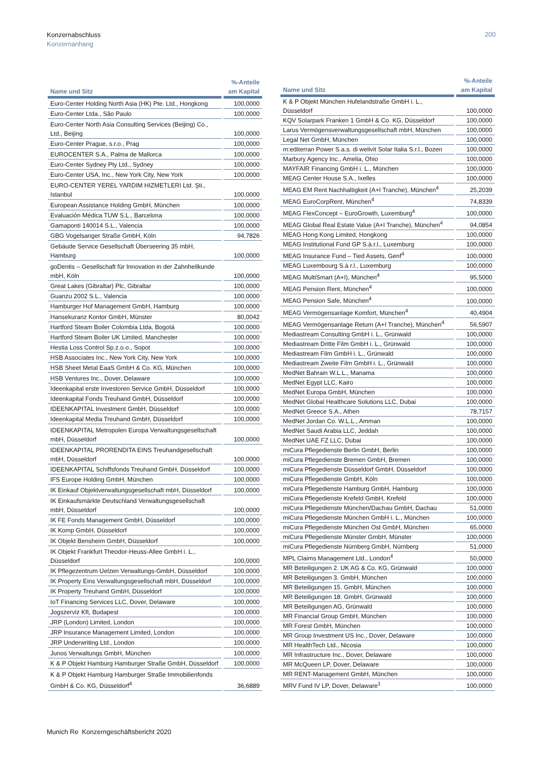Konzernabschluss
Konzernanhang
200
| Name und Sitz | %-Anteile am Kapital |
| --- | --- |
| Euro-Center Holding North Asia (HK) Pte. Ltd., Hongkong | 100,0000 |
| Euro-Center Ltda., São Paulo | 100,0000 |
| Euro-Center North Asia Consulting Services (Beijing) Co., Ltd., Beijing | 100,0000 |
| Euro-Center Prague, s.r.o., Prag | 100,0000 |
| EUROCENTER S.A., Palma de Mallorca | 100,0000 |
| Euro-Center Sydney Pty Ltd., Sydney | 100,0000 |
| Euro-Center USA, Inc., New York City, New York | 100,0000 |
| EURO-CENTER YEREL YARDIM HIZMETLERI Ltd. Şti., Istanbul | 100,0000 |
| European Assistance Holding GmbH, München | 100,0000 |
| Evaluación Médica TUW S.L., Barcelona | 100,0000 |
| Gamaponti 140014 S.L., Valencia | 100,0000 |
| GBG Vogelsanger Straße GmbH, Köln | 94,7826 |
| Gebäude Service Gesellschaft Überseering 35 mbH, Hamburg | 100,0000 |
| goDentis – Gesellschaft für Innovation in der Zahnheilkunde mbH, Köln | 100,0000 |
| Great Lakes (Gibraltar) Plc, Gibraltar | 100,0000 |
| Guanzu 2002 S.L., Valencia | 100,0000 |
| Hamburger Hof Management GmbH, Hamburg | 100,0000 |
| Hansekuranz Kontor GmbH, Münster | 80,0042 |
| Hartford Steam Boiler Colombia Ltda, Bogotá | 100,0000 |
| Hartford Steam Boiler UK Limited, Manchester | 100,0000 |
| Hestia Loss Control Sp.z.o.o., Sopot | 100,0000 |
| HSB Associates Inc., New York City, New York | 100,0000 |
| HSB Sheet Metal EaaS GmbH & Co. KG, München | 100,0000 |
| HSB Ventures Inc., Dover, Delaware | 100,0000 |
| Ideenkapital erste Investoren Service GmbH, Düsseldorf | 100,0000 |
| Ideenkapital Fonds Treuhand GmbH, Düsseldorf | 100,0000 |
| IDEENKAPITAL Investment GmbH, Düsseldorf | 100,0000 |
| Ideenkapital Media Treuhand GmbH, Düsseldorf | 100,0000 |
| IDEENKAPITAL Metropolen Europa Verwaltungsgesellschaft mbH, Düsseldorf | 100,0000 |
| IDEENKAPITAL PRORENDITA EINS Treuhandgesellschaft mbH, Düsseldorf | 100,0000 |
| IDEENKAPITAL Schiffsfonds Treuhand GmbH, Düsseldorf | 100,0000 |
| IFS Europe Holding GmbH, München | 100,0000 |
| IK Einkauf Objektverwaltungsgesellschaft mbH, Düsseldorf | 100,0000 |
| IK Einkaufsmärkte Deutschland Verwaltungsgesellschaft mbH, Düsseldorf | 100,0000 |
| IK FE Fonds Management GmbH, Düsseldorf | 100,0000 |
| IK Komp GmbH, Düsseldorf | 100,0000 |
| IK Objekt Bensheim GmbH, Düsseldorf | 100,0000 |
| IK Objekt Frankfurt Theodor-Heuss-Allee GmbH i. L., Düsseldorf | 100,0000 |
| IK Pflegezentrum Uelzen Verwaltungs-GmbH, Düsseldorf | 100,0000 |
| IK Property Eins Verwaltungsgesellschaft mbH, Düsseldorf | 100,0000 |
| IK Property Treuhand GmbH, Düsseldorf | 100,0000 |
| IoT Financing Services LLC, Dover, Delaware | 100,0000 |
| Jogszerviz Kft, Budapest | 100,0000 |
| JRP (London) Limited, London | 100,0000 |
| JRP Insurance Management Limited, London | 100,0000 |
| JRP Underwriting Ltd., London | 100,0000 |
| Junos Verwaltungs GmbH, München | 100,0000 |
| K & P Objekt Hamburg Hamburger Straße GmbH, Düsseldorf | 100,0000 |
| K & P Objekt Hamburg Hamburger Straße Immobilienfonds GmbH & Co. KG, Düsseldorf<sup>4</sup> | 36,6889 |
| Name und Sitz | %-Anteile am Kapital |
| --- | --- |
| K & P Objekt München Hufelandstraße GmbH i. L., Düsseldorf | 100,0000 |
| KQV Solarpark Franken 1 GmbH & Co. KG, Düsseldorf | 100,0000 |
| Larus Vermögensverwaltungsgesellschaft mbH, München | 100,0000 |
| Legal Net GmbH, München | 100,0000 |
| m:editerran Power S.a.s. di welivit Solar Italia S.r.l., Bozen | 100,0000 |
| Marbury Agency Inc., Amelia, Ohio | 100,0000 |
| MAYFAIR Financing GmbH i. L., München | 100,0000 |
| MEAG Center House S.A., Ixelles | 100,0000 |
| MEAG EM Rent Nachhaltigkeit (A+I Tranche), München<sup>4</sup> | 25,2039 |
| MEAG EuroCorpRent, München<sup>4</sup> | 74,8339 |
| MEAG FlexConcept – EuroGrowth, Luxemburg<sup>4</sup> | 100,0000 |
| MEAG Global Real Estate Value (A+I Tranche), München<sup>4</sup> | 94,0854 |
| MEAG Hong Kong Limited, Hongkong | 100,0000 |
| MEAG Institutional Fund GP S.à.r.l., Luxemburg | 100,0000 |
| MEAG Insurance Fund – Tied Assets, Genf<sup>4</sup> | 100,0000 |
| MEAG Luxembourg S.à r.l., Luxemburg | 100,0000 |
| MEAG MultiSmart (A+I), München<sup>4</sup> | 95,5000 |
| MEAG Pension Rent, München<sup>4</sup> | 100,0000 |
| MEAG Pension Safe, München<sup>4</sup> | 100,0000 |
| MEAG Vermögensanlage Komfort, München<sup>4</sup> | 40,4904 |
| MEAG Vermögensanlage Return (A+I Tranche), München<sup>4</sup> | 56,5907 |
| Mediastream Consulting GmbH i. L., Grünwald | 100,0000 |
| Mediastream Dritte Film GmbH i. L., Grünwald | 100,0000 |
| Mediastream Film GmbH i. L., Grünwald | 100,0000 |
| Mediastream Zweite Film GmbH i. L., Grünwald | 100,0000 |
| MedNet Bahrain W.L.L., Manama | 100,0000 |
| MedNet Egypt LLC, Kairo | 100,0000 |
| MedNet Europa GmbH, München | 100,0000 |
| MedNet Global Healthcare Solutions LLC, Dubai | 100,0000 |
| MedNet Greece S.A., Athen | 78,7157 |
| MedNet Jordan Co. W.L.L., Amman | 100,0000 |
| MedNet Saudi Arabia LLC, Jeddah | 100,0000 |
| MedNet UAE FZ LLC, Dubai | 100,0000 |
| miCura Pflegedienste Berlin GmbH, Berlin | 100,0000 |
| miCura Pflegedienste Bremen GmbH, Bremen | 100,0000 |
| miCura Pflegedienste Düsseldorf GmbH, Düsseldorf | 100,0000 |
| miCura Pflegedienste GmbH, Köln | 100,0000 |
| miCura Pflegedienste Hamburg GmbH, Hamburg | 100,0000 |
| miCura Pflegedienste Krefeld GmbH, Krefeld | 100,0000 |
| miCura Pflegedienste München/Dachau GmbH, Dachau | 51,0000 |
| miCura Pflegedienste München GmbH i. L., München | 100,0000 |
| miCura Pflegedienste München Ost GmbH, München | 65,0000 |
| miCura Pflegedienste Münster GmbH, Münster | 100,0000 |
| miCura Pflegedienste Nürnberg GmbH, Nürnberg | 51,0000 |
| MPL Claims Management Ltd., London<sup>4</sup> | 50,0000 |
| MR Beteiligungen 2. UK AG & Co. KG, Grünwald | 100,0000 |
| MR Beteiligungen 3. GmbH, München | 100,0000 |
| MR Beteiligungen 15. GmbH, München | 100,0000 |
| MR Beteiligungen 18. GmbH, Grünwald | 100,0000 |
| MR Beteiligungen AG, Grünwald | 100,0000 |
| MR Financial Group GmbH, München | 100,0000 |
| MR Forest GmbH, München | 100,0000 |
| MR Group Investment US Inc., Dover, Delaware | 100,0000 |
| MR HealthTech Ltd., Nicosia | 100,0000 |
| MR Infrastructure Inc., Dover, Delaware | 100,0000 |
| MR McQueen LP, Dover, Delaware | 100,0000 |
| MR RENT-Management GmbH, München | 100,0000 |
| MRV Fund IV LP, Dover, Delaware<sup>1</sup> | 100,0000 |
Munich Re Konzerngeschäftsbericht 2020